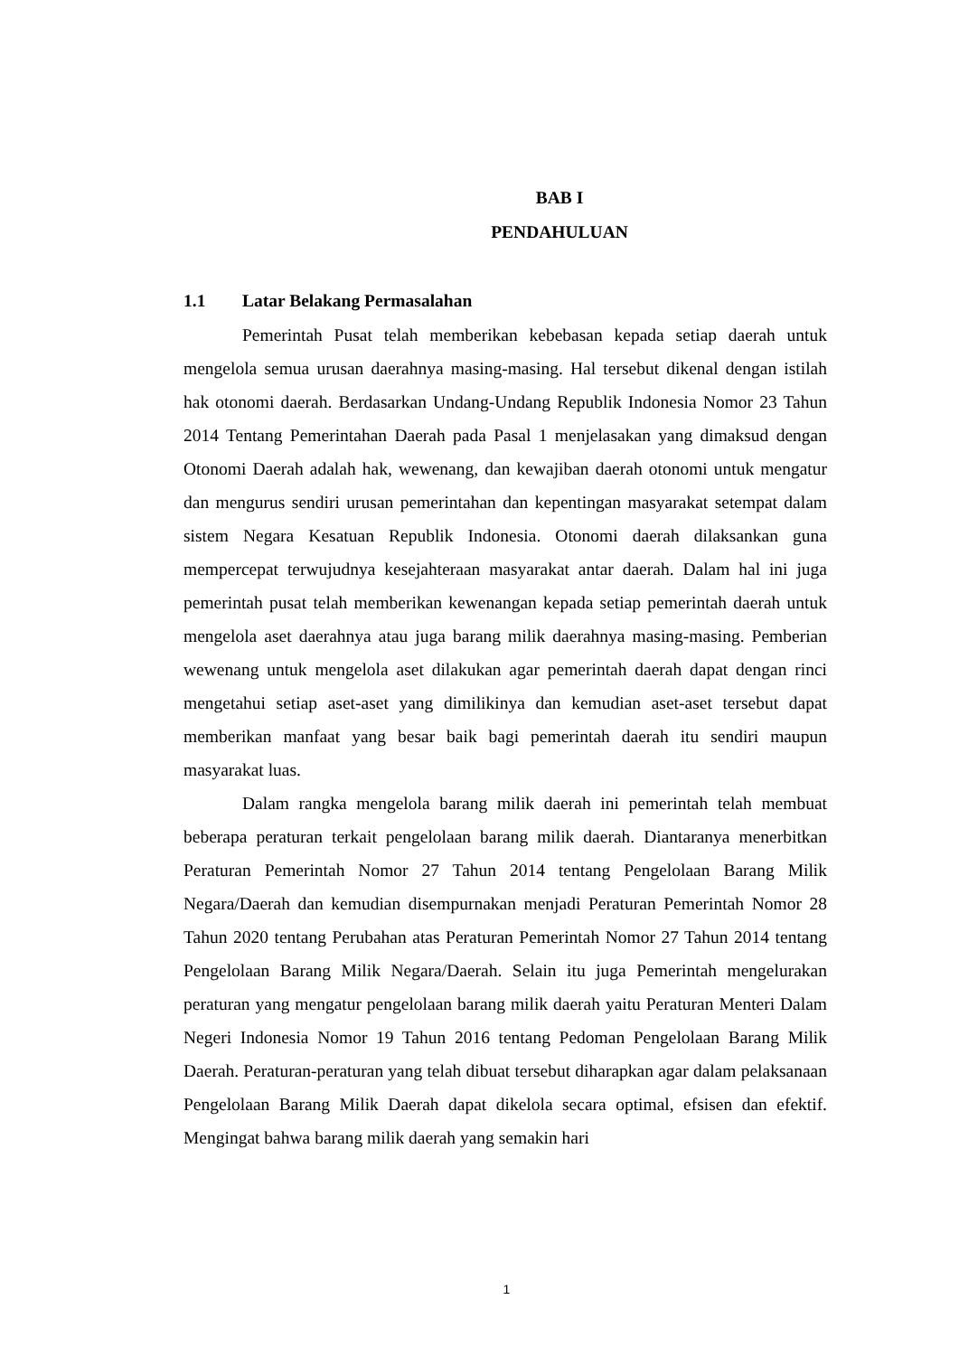BAB I
PENDAHULUAN
1.1 Latar Belakang Permasalahan
Pemerintah Pusat telah memberikan kebebasan kepada setiap daerah untuk mengelola semua urusan daerahnya masing-masing. Hal tersebut dikenal dengan istilah hak otonomi daerah. Berdasarkan Undang-Undang Republik Indonesia Nomor 23 Tahun 2014 Tentang Pemerintahan Daerah pada Pasal 1 menjelasakan yang dimaksud dengan Otonomi Daerah adalah hak, wewenang, dan kewajiban daerah otonomi untuk mengatur dan mengurus sendiri urusan pemerintahan dan kepentingan masyarakat setempat dalam sistem Negara Kesatuan Republik Indonesia. Otonomi daerah dilaksankan guna mempercepat terwujudnya kesejahteraan masyarakat antar daerah. Dalam hal ini juga pemerintah pusat telah memberikan kewenangan kepada setiap pemerintah daerah untuk mengelola aset daerahnya atau juga barang milik daerahnya masing-masing. Pemberian wewenang untuk mengelola aset dilakukan agar pemerintah daerah dapat dengan rinci mengetahui setiap aset-aset yang dimilikinya dan kemudian aset-aset tersebut dapat memberikan manfaat yang besar baik bagi pemerintah daerah itu sendiri maupun masyarakat luas.
Dalam rangka mengelola barang milik daerah ini pemerintah telah membuat beberapa peraturan terkait pengelolaan barang milik daerah. Diantaranya menerbitkan Peraturan Pemerintah Nomor 27 Tahun 2014 tentang Pengelolaan Barang Milik Negara/Daerah dan kemudian disempurnakan menjadi Peraturan Pemerintah Nomor 28 Tahun 2020 tentang Perubahan atas Peraturan Pemerintah Nomor 27 Tahun 2014 tentang Pengelolaan Barang Milik Negara/Daerah. Selain itu juga Pemerintah mengelurakan peraturan yang mengatur pengelolaan barang milik daerah yaitu Peraturan Menteri Dalam Negeri Indonesia Nomor 19 Tahun 2016 tentang Pedoman Pengelolaan Barang Milik Daerah. Peraturan-peraturan yang telah dibuat tersebut diharapkan agar dalam pelaksanaan Pengelolaan Barang Milik Daerah dapat dikelola secara optimal, efsisen dan efektif. Mengingat bahwa barang milik daerah yang semakin hari
1